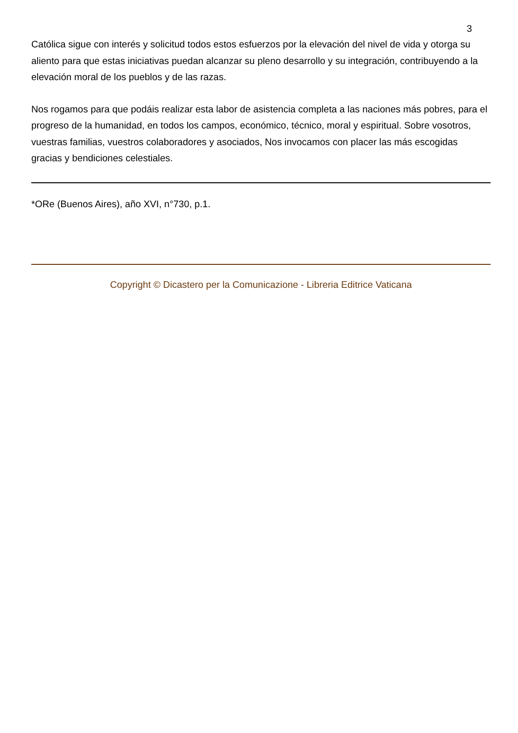3
Católica sigue con interés y solicitud todos estos esfuerzos por la elevación del nivel de vida y otorga su aliento para que estas iniciativas puedan alcanzar su pleno desarrollo y su integración, contribuyendo a la elevación moral de los pueblos y de las razas.
Nos rogamos para que podáis realizar esta labor de asistencia completa a las naciones más pobres, para el progreso de la humanidad, en todos los campos, económico, técnico, moral y espiritual. Sobre vosotros, vuestras familias, vuestros colaboradores y asociados, Nos invocamos con placer las más escogidas gracias y bendiciones celestiales.
*ORe (Buenos Aires), año XVI, n°730, p.1.
Copyright © Dicastero per la Comunicazione - Libreria Editrice Vaticana